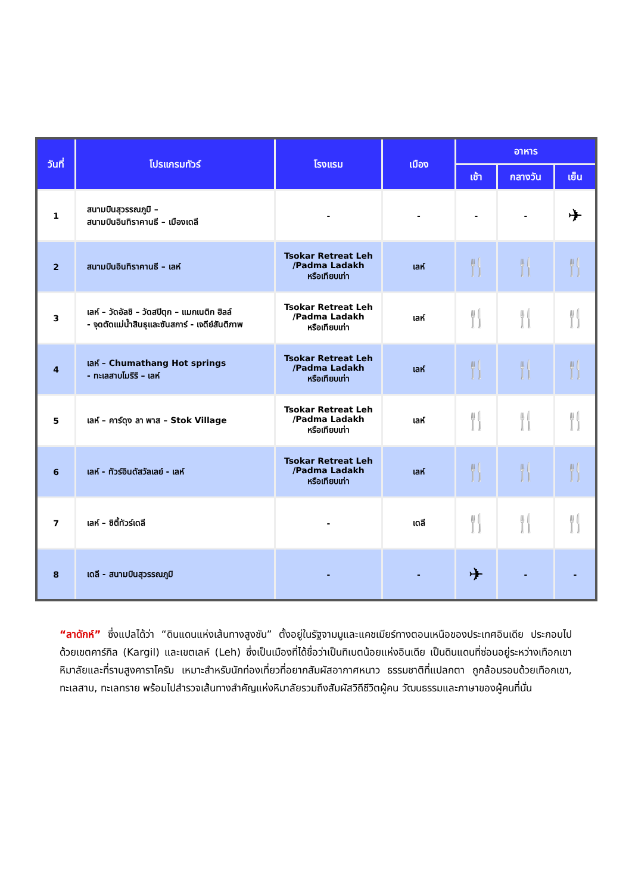| วันที่ | โปรแกรมทัวร์ | โรงแรม | เมือง | อาหาร | | |
| --- | --- | --- | --- | --- | --- | --- |
| | | | | เช้า | กลางวัน | เย็น |
| 1 | สนามบินสุวรรณภูมิ – สนามบินอินทิราคานธี – เมืองเดลี | - | - | - | - | ✈ |
| 2 | สนามบินอินทิราคานธี – เลห์ | Tsokar Retreat Leh /Padma Ladakh หรือเทียบเท่า | เลห์ | 🍴 | 🍴 | 🍴 |
| 3 | เลห์ – วัดอัลชิ – วัดสปิตุก – แมกเนติก ฮิลล์ - จุดตัดแม่น้ำสินธุและซันสการ์ - เจดีย์สันติภาพ | Tsokar Retreat Leh /Padma Ladakh หรือเทียบเท่า | เลห์ | 🍴 | 🍴 | 🍴 |
| 4 | เลห์ – Chumathang Hot springs - ทะเลสาบโมริริ – เลห์ | Tsokar Retreat Leh /Padma Ladakh หรือเทียบเท่า | เลห์ | 🍴 | 🍴 | 🍴 |
| 5 | เลห์ – คาร์ดุง ลา พาส – Stok Village | Tsokar Retreat Leh /Padma Ladakh หรือเทียบเท่า | เลห์ | 🍴 | 🍴 | 🍴 |
| 6 | เลห์ - ทัวร์อินดัสวัลเลย์ - เลห์ | Tsokar Retreat Leh /Padma Ladakh หรือเทียบเท่า | เลห์ | 🍴 | 🍴 | 🍴 |
| 7 | เลห์ – ซิตี้ทัวร์เดลี | - | เดลี | 🍴 | 🍴 | 🍴 |
| 8 | เดลี - สนามบินสุวรรณภูมิ | - | - | ✈ | - | - |
“ลาดักห์” ซึ่งแปลได้ว่า “ดินแดนแห่งเส้นทางสูงชัน” ตั้งอยู่ในรัฐจามมูและแคชเมียร์ทางตอนเหนือของประเทศอินเดีย ประกอบไปด้วยเขตคาร์กิล (Kargil) และเขตเลห์ (Leh) ซึ่งเป็นเมืองที่ได้ชื่อว่าเป็นทิเบตน้อยแห่งอินเดีย เป็นดินแดนที่ซ่อนอยู่ระหว่างเทือกเขาหิมาลัยและที่ราบสูงคาราโครัม เหมาะสำหรับนักท่องเที่ยวที่อยากสัมผัสอากาศหนาว ธรรมชาติที่แปลกตา ถูกล้อมรอบด้วยเทือกเขา, ทะเลสาบ, ทะเลทราย พร้อมไปสำรวจเส้นทางสำคัญแห่งหิมาลัยรวมถึงสัมผัสวิถีชีวิตผู้คน วัฒนธรรมและภาษาของผู้คนที่นั่น